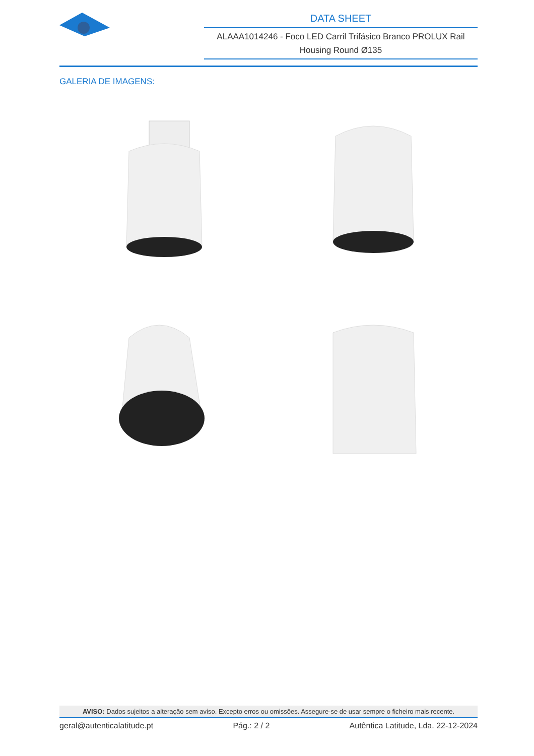DATA SHEET
ALAAA1014246 - Foco LED Carril Trifásico Branco PROLUX Rail Housing Round Ø135
GALERIA DE IMAGENS:
AVISO: Dados sujeitos a alteração sem aviso. Excepto erros ou omissões. Assegure-se de usar sempre o ficheiro mais recente.
geral@autenticalatitude.pt Pág.: 2 / 2 Autêntica Latitude, Lda. 22-12-2024